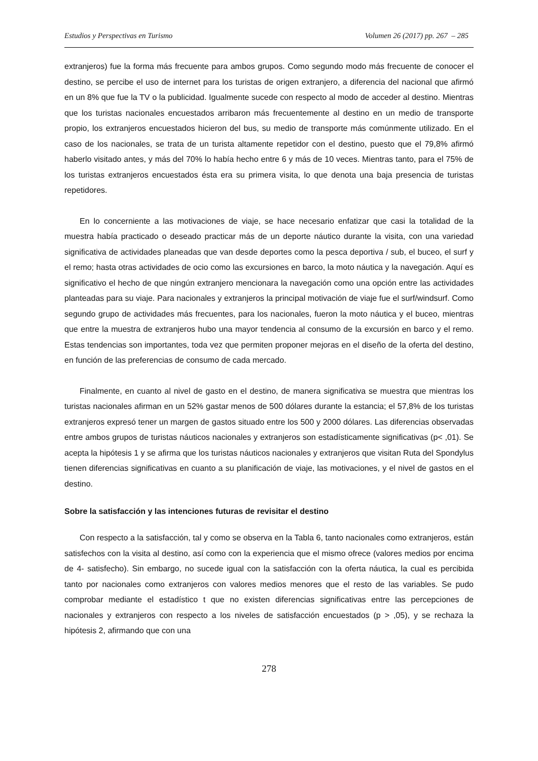Estudios y Perspectivas en Turismo Volumen 26 (2017) pp. 267 – 285
extranjeros) fue la forma más frecuente para ambos grupos. Como segundo modo más frecuente de conocer el destino, se percibe el uso de internet para los turistas de origen extranjero, a diferencia del nacional que afirmó en un 8% que fue la TV o la publicidad. Igualmente sucede con respecto al modo de acceder al destino. Mientras que los turistas nacionales encuestados arribaron más frecuentemente al destino en un medio de transporte propio, los extranjeros encuestados hicieron del bus, su medio de transporte más comúnmente utilizado. En el caso de los nacionales, se trata de un turista altamente repetidor con el destino, puesto que el 79,8% afirmó haberlo visitado antes, y más del 70% lo había hecho entre 6 y más de 10 veces. Mientras tanto, para el 75% de los turistas extranjeros encuestados ésta era su primera visita, lo que denota una baja presencia de turistas repetidores.
En lo concerniente a las motivaciones de viaje, se hace necesario enfatizar que casi la totalidad de la muestra había practicado o deseado practicar más de un deporte náutico durante la visita, con una variedad significativa de actividades planeadas que van desde deportes como la pesca deportiva / sub, el buceo, el surf y el remo; hasta otras actividades de ocio como las excursiones en barco, la moto náutica y la navegación. Aquí es significativo el hecho de que ningún extranjero mencionara la navegación como una opción entre las actividades planteadas para su viaje. Para nacionales y extranjeros la principal motivación de viaje fue el surf/windsurf. Como segundo grupo de actividades más frecuentes, para los nacionales, fueron la moto náutica y el buceo, mientras que entre la muestra de extranjeros hubo una mayor tendencia al consumo de la excursión en barco y el remo. Estas tendencias son importantes, toda vez que permiten proponer mejoras en el diseño de la oferta del destino, en función de las preferencias de consumo de cada mercado.
Finalmente, en cuanto al nivel de gasto en el destino, de manera significativa se muestra que mientras los turistas nacionales afirman en un 52% gastar menos de 500 dólares durante la estancia; el 57,8% de los turistas extranjeros expresó tener un margen de gastos situado entre los 500 y 2000 dólares. Las diferencias observadas entre ambos grupos de turistas náuticos nacionales y extranjeros son estadísticamente significativas (p< ,01). Se acepta la hipótesis 1 y se afirma que los turistas náuticos nacionales y extranjeros que visitan Ruta del Spondylus tienen diferencias significativas en cuanto a su planificación de viaje, las motivaciones, y el nivel de gastos en el destino.
Sobre la satisfacción y las intenciones futuras de revisitar el destino
Con respecto a la satisfacción, tal y como se observa en la Tabla 6, tanto nacionales como extranjeros, están satisfechos con la visita al destino, así como con la experiencia que el mismo ofrece (valores medios por encima de 4- satisfecho). Sin embargo, no sucede igual con la satisfacción con la oferta náutica, la cual es percibida tanto por nacionales como extranjeros con valores medios menores que el resto de las variables. Se pudo comprobar mediante el estadístico t que no existen diferencias significativas entre las percepciones de nacionales y extranjeros con respecto a los niveles de satisfacción encuestados (p > ,05), y se rechaza la hipótesis 2, afirmando que con una
278